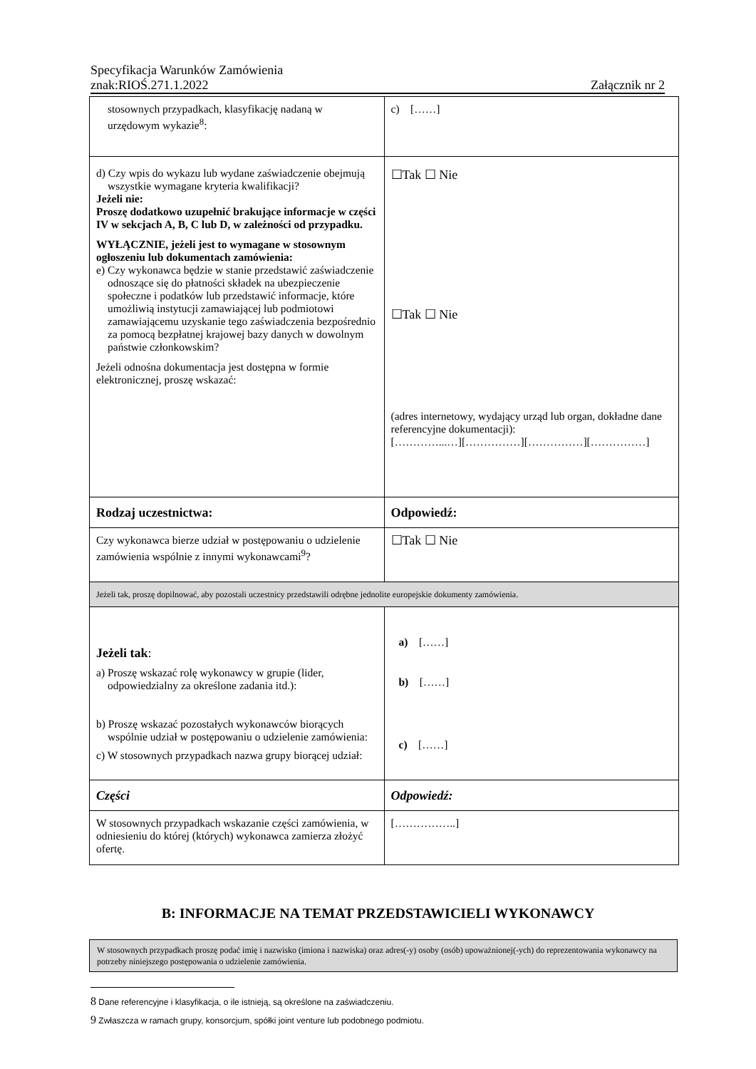Specyfikacja Warunków Zamówienia
znak:RIOŚ.271.1.2022 Załącznik nr 2
| stosownych przypadkach, klasyfikację nadaną w urzędowym wykazie<sup>8</sup>: | c) [……] |
| d) Czy wpis do wykazu lub wydane zaświadczenie obejmują wszystkie wymagane kryteria kwalifikacji? Jeżeli nie: Proszę dodatkowo uzupełnić brakujące informacje w części IV w sekcjach A, B, C lub D, w zależności od przypadku. WYŁĄCZNIE, jeżeli jest to wymagane w stosownym ogłoszeniu lub dokumentach zamówienia: e) Czy wykonawca będzie w stanie przedstawić zaświadczenie odnoszące się do płatności składek na ubezpieczenie społeczne i podatków lub przedstawić informacje, które umożliwią instytucji zamawiającej lub podmiotowi zamawiającemu uzyskanie tego zaświadczenia bezpośrednio za pomocą bezpłatnej krajowej bazy danych w dowolnym państwie członkowskim? Jeżeli odnośna dokumentacja jest dostępna w formie elektronicznej, proszę wskazać: | ☐Tak ☐ Nie ☐Tak ☐ Nie (adres internetowy, wydający urząd lub organ, dokładne dane referencyjne dokumentacji): […………...…][……………][……………][……………] |
| Rodzaj uczestnictwa: | Odpowiedź: |
| Czy wykonawca bierze udział w postępowaniu o udzielenie zamówienia wspólnie z innymi wykonawcami<sup>9</sup>? | ☐Tak ☐ Nie |
| Jeżeli tak, proszę dopilnować, aby pozostali uczestnicy przedstawili odrębne jednolite europejskie dokumenty zamówienia. | |
| Jeżeli tak : a) Proszę wskazać rolę wykonawcy w grupie (lider, odpowiedzialny za określone zadania itd.): b) Proszę wskazać pozostałych wykonawców biorących wspólnie udział w postępowaniu o udzielenie zamówienia: c) W stosownych przypadkach nazwa grupy biorącej udział: | a) [……] b) [……] c) [……] |
| Części | Odpowiedź: |
| W stosownych przypadkach wskazanie części zamówienia, w odniesieniu do której (których) wykonawca zamierza złożyć ofertę. | [……………..] |
B: INFORMACJE NA TEMAT PRZEDSTAWICIELI WYKONAWCY
W stosownych przypadkach proszę podać imię i nazwisko (imiona i nazwiska) oraz adres(-y) osoby (osób) upoważnionej(-ych) do reprezentowania wykonawcy na potrzeby niniejszego postępowania o udzielenie zamówienia.
8 Dane referencyjne i klasyfikacja, o ile istnieją, są określone na zaświadczeniu.
9 Zwłaszcza w ramach grupy, konsorcjum, spółki joint venture lub podobnego podmiotu.